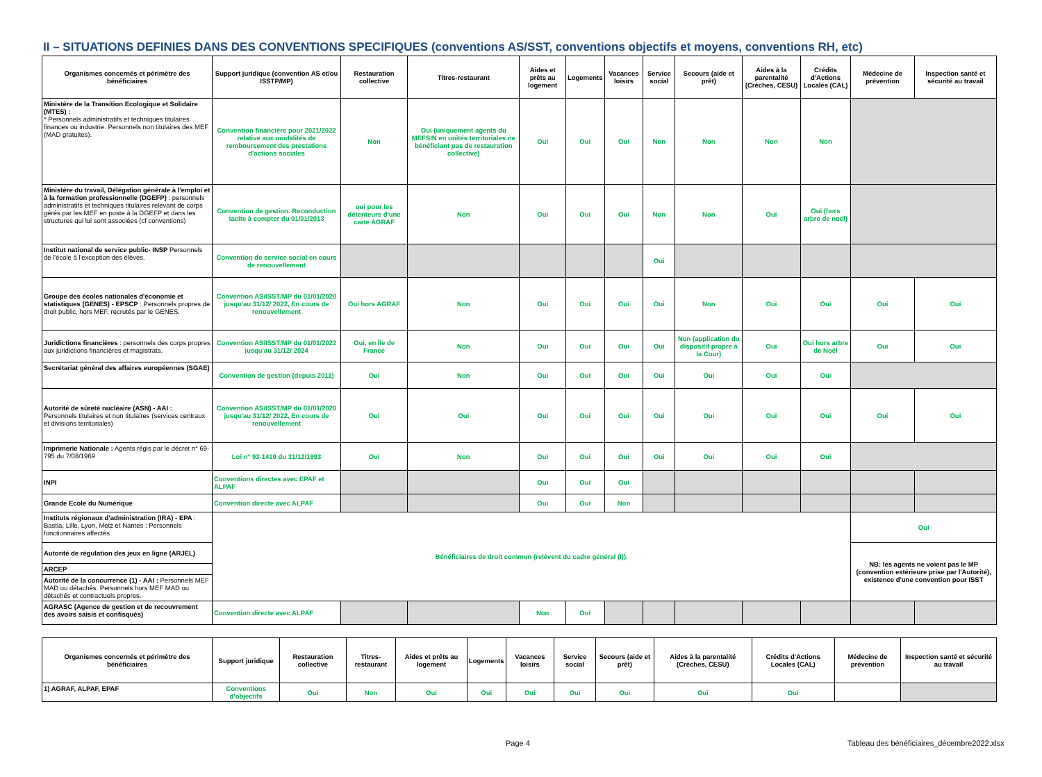II – SITUATIONS DEFINIES DANS DES CONVENTIONS SPECIFIQUES (conventions AS/SST, conventions objectifs et moyens, conventions RH, etc)
| Organismes concernés et périmètre des bénéficiaires | Support juridique (convention AS et/ou ISSTP/MP) | Restauration collective | Titres-restaurant | Aides et prêts au logement | Logements | Vacances loisirs | Service social | Secours (aide et prêt) | Aides à la parentalité (Crèches, CESU) | Crédits d'Actions Locales (CAL) | Médecine de prévention | Inspection santé et sécurité au travail |
| --- | --- | --- | --- | --- | --- | --- | --- | --- | --- | --- | --- | --- |
| Ministère de la Transition Ecologique et Solidaire (MTES) : * Personnels administratifs et techniques titulaires finances ou industrie. Personnels non titulaires des MEF (MAD gratuites). | Convention financière pour 2021/2022 relative aux modalités de remboursement des prestations d'actions sociales | Non | Oui (uniquement agents du MEFSIN en unités territoriales ne bénéficiant pas de restauration collective) | Oui | Oui | Oui | Non | Non | Non | Non | | |
| Ministère du travail, Délégation générale à l'emploi et à la formation professionnelle (DGEFP) : personnels administratifs et techniques titulaires relevant de corps gérés par les MEF en poste à la DGEFP et dans les structures qui lui sont associées (cf conventions) | Convention de gestion. Reconduction tacite à compter du 01/01/2013 | oui pour les détenteurs d'une carte AGRAF | Non | Oui | Oui | Oui | Non | Non | Oui | Oui (hors arbre de noël) | | |
| Institut national de service public- INSP Personnels de l'école à l'exception des élèves. | Convention de service social en cours de renouvellement | | | | | | Oui | | | | | |
| Groupe des écoles nationales d'économie et statistiques (GENES) - EPSCP : Personnels propres de droit public, hors MEF, recrutés par le GENES. | Convention AS/ISST/MP du 01/01/2020 jusqu'au 31/12/ 2022, En cours de renouvellement | Oui hors AGRAF | Non | Oui | Oui | Oui | Oui | Non | Oui | Oui | Oui | Oui |
| Juridictions financières : personnels des corps propres aux juridictions financières et magistrats. | Convention AS/ISST/MP du 01/01/2022 jusqu'au 31/12/ 2024 | Oui, en Île de France | Non | Oui | Oui | Oui | Oui | Non (application du dispositif propre à la Cour) | Oui | Oui hors arbre de Noël | Oui | Oui |
| Secrétariat général des affaires européennes (SGAE) | Convention de gestion (depuis 2011) | Oui | Non | Oui | Oui | Oui | Oui | Oui | Oui | Oui | | |
| Autorité de sûreté nucléaire (ASN) - AAI : Personnels titulaires et non titulaires (services centraux et divisions territoriales) | Convention AS/ISST/MP du 01/01/2020 jusqu'au 31/12/ 2022, En cours de renouvellement | Oui | Oui | Oui | Oui | Oui | Oui | Oui | Oui | Oui | Oui | Oui |
| Imprimerie Nationale : Agents régis par le décret n° 69-795 du 7/08/1969 | Loi n° 93-1419 du 31/12/1993 | Oui | Non | Oui | Oui | Oui | Oui | Oui | Oui | Oui | | |
| INPI | Conventions directes avec EPAF et ALPAF | | | Oui | Oui | Oui | | | | | | |
| Grande Ecole du Numérique | Convention directe avec ALPAF | | | Oui | Oui | Non | | | | | | |
| Instituts régionaux d'administration (IRA) - EPA : Bastia, Lille, Lyon, Metz et Nantes : Personnels fonctionnaires affectés | Bénéficiaires de droit commun (relèvent du cadre général (I)). | | | | | | | | | | Oui | |
| Autorité de régulation des jeux en ligne (ARJEL) | | | | | | | | | | | NB: les agents ne voient pas le MP (convention extérieure prise par l'Autorité), existence d'une convention pour ISST | |
| ARCEP | | | | | | | | | | | | |
| Autorité de la concurrence (1) - AAI : Personnels MEF MAD ou détachés. Personnels hors MEF MAD ou détachés et contractuels propres. | | | | | | | | | | | | |
| AGRASC (Agence de gestion et de recouvrement des avoirs saisis et confisqués) | Convention directe avec ALPAF | | | Non | Oui | | | | | | | |
| Organismes concernés et périmètre des bénéficiaires | Support juridique | Restauration collective | Titres-restaurant | Aides et prêts au logement | Logements | Vacances loisirs | Service social | Secours (aide et prêt) | Aides à la parentalité (Crèches, CESU) | Crédits d'Actions Locales (CAL) | Médecine de prévention | Inspection santé et sécurité au travail |
| --- | --- | --- | --- | --- | --- | --- | --- | --- | --- | --- | --- | --- |
| 1) AGRAF, ALPAF, EPAF | Conventions d'objectifs | Oui | Non | Oui | Oui | Oui | Oui | Oui | Oui | Oui | | |
Page 4
Tableau des bénéficiaires_décembre2022.xlsx